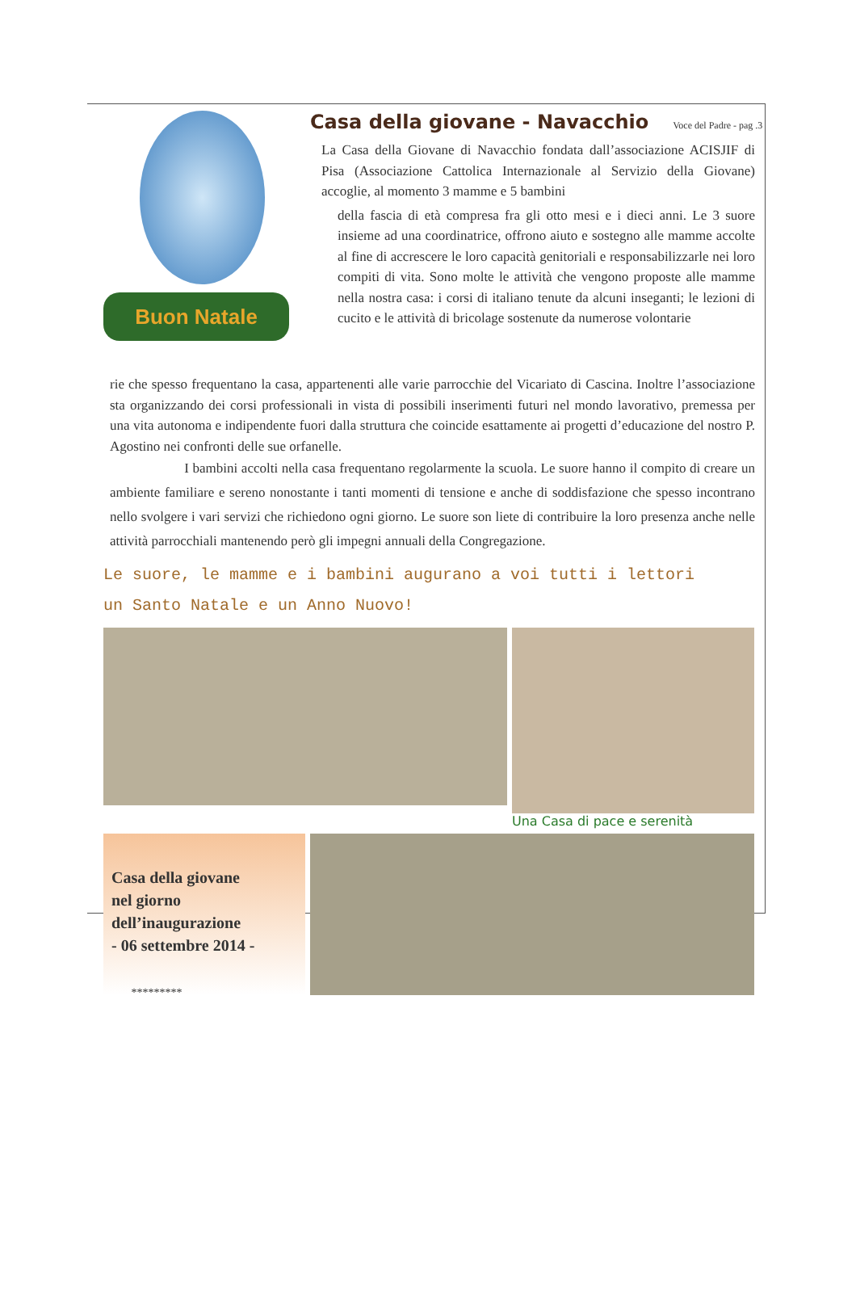Buon Natale
Casa della giovane - Navacchio
Voce del Padre - pag .3
La Casa della Giovane di Navacchio fondata dall’associazione ACISJIF di Pisa (Associazione Cattolica Internazionale al Servizio della Giovane) accoglie, al momento 3 mamme e 5 bambini
della fascia di età compresa fra gli otto mesi e i dieci anni. Le 3 suore insieme ad una coordinatrice, offrono aiuto e sostegno alle mamme accolte al fine di accrescere le loro capacità genitoriali e responsabilizzarle nei loro compiti di vita. Sono molte le attività che vengono proposte alle mamme nella nostra casa: i corsi di italiano tenute da alcuni inseganti; le lezioni di cucito e le attività di bricolage sostenute da numerose volontarie
rie che spesso frequentano la casa, appartenenti alle varie parrocchie del Vicariato di Cascina. Inoltre l’associazione sta organizzando dei corsi professionali in vista di possibili inserimenti futuri nel mondo lavorativo, premessa per una vita autonoma e indipendente fuori dalla struttura che coincide esattamente ai progetti d’educazione del nostro P. Agostino nei confronti delle sue orfanelle.
I bambini accolti nella casa frequentano regolarmente la scuola. Le suore hanno il compito di creare un ambiente familiare e sereno nonostante i tanti momenti di tensione e anche di soddisfazione che spesso incontrano nello svolgere i vari servizi che richiedono ogni giorno. Le suore son liete di contribuire la loro presenza anche nelle attività parrocchiali mantenendo però gli impegni annuali della Congregazione.
Le suore, le mamme e i bambini augurano a voi tutti i lettori
un Santo Natale e un Anno Nuovo!
Una Casa di pace e serenità
Casa della giovane
nel giorno
dell’inaugurazione
- 06 settembre 2014 -
*********